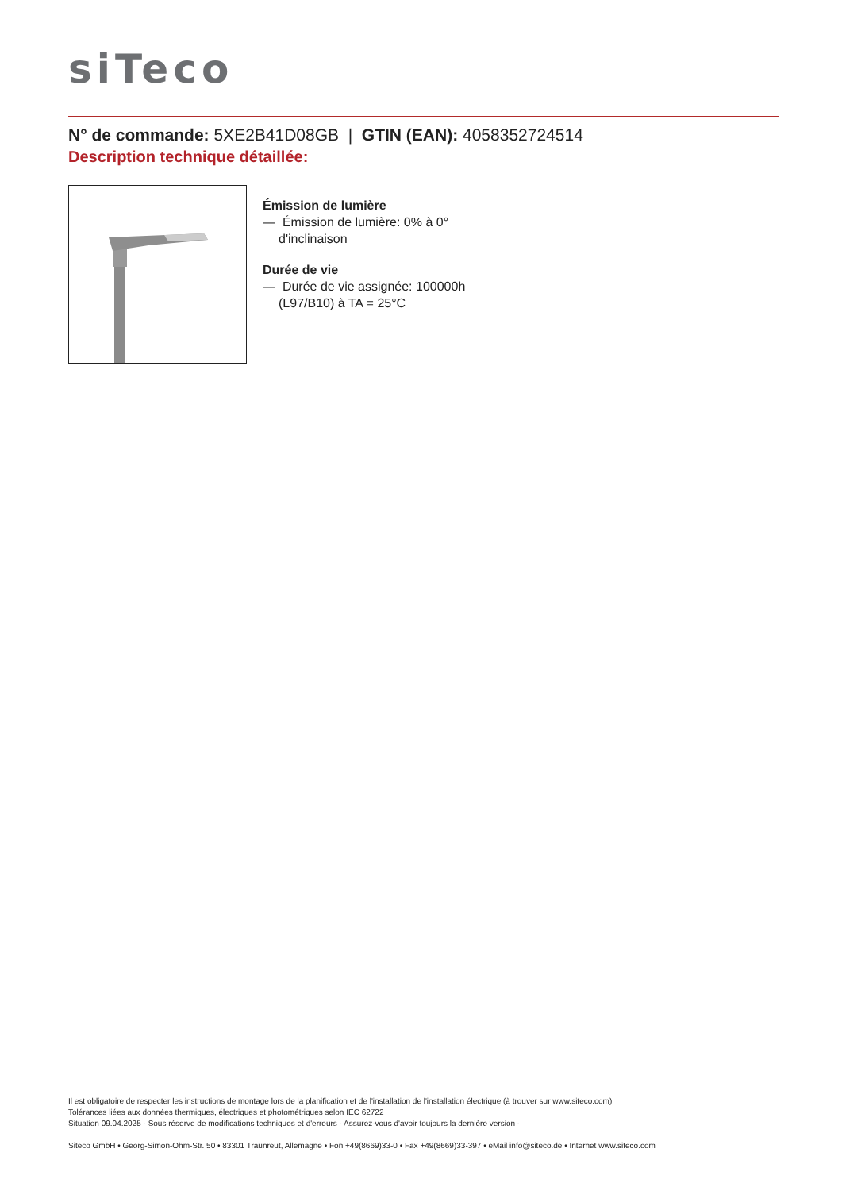siTeco
N° de commande: 5XE2B41D08GB | GTIN (EAN): 4058352724514
Description technique détaillée:
Émission de lumière
— Émission de lumière: 0% à 0°
d'inclinaison
Durée de vie
— Durée de vie assignée: 100000h
(L97/B10) à TA = 25°C
Il est obligatoire de respecter les instructions de montage lors de la planification et de l'installation de l'installation électrique (à trouver sur www.siteco.com)
Tolérances liées aux données thermiques, électriques et photométriques selon IEC 62722
Situation 09.04.2025 - Sous réserve de modifications techniques et d'erreurs - Assurez-vous d'avoir toujours la dernière version -
Siteco GmbH • Georg-Simon-Ohm-Str. 50 • 83301 Traunreut, Allemagne • Fon +49(8669)33-0 • Fax +49(8669)33-397 • eMail info@siteco.de • Internet www.siteco.com